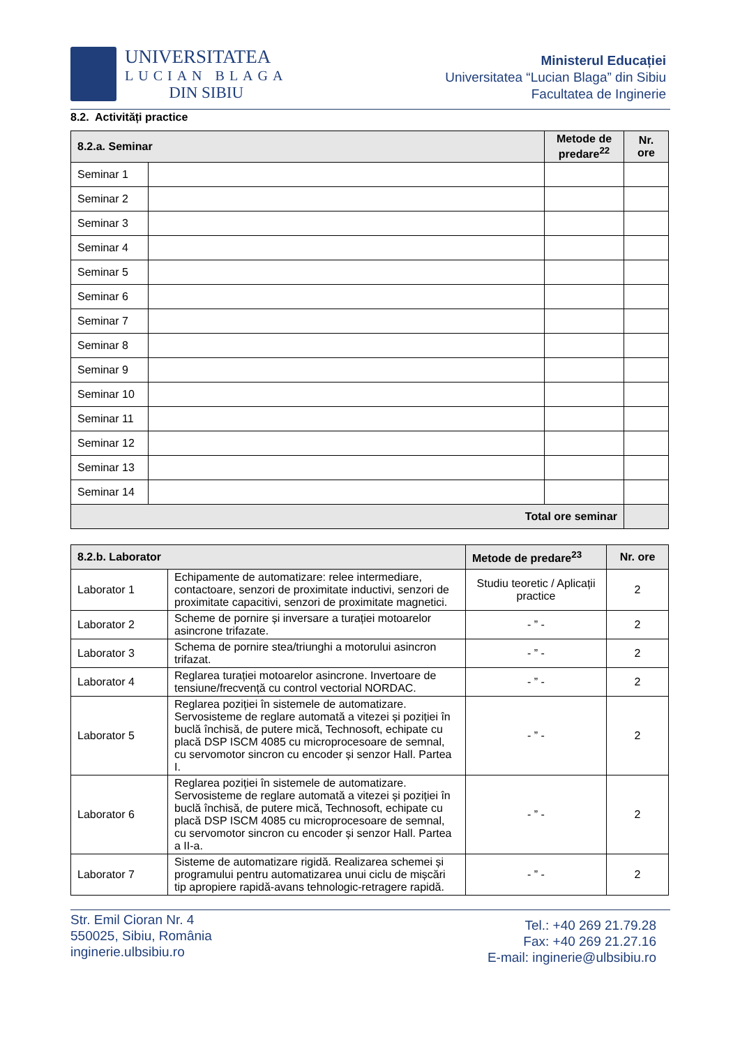UNIVERSITATEA
LUCIAN BLAGA
DIN SIBIU
Ministerul Educației
Universitatea “Lucian Blaga” din Sibiu
Facultatea de Inginerie
8.2. Activități practice
| 8.2.a. Seminar | | Metode de predare<sup>22</sup> | Nr. ore |
| --- | --- | --- | --- |
| Seminar 1 | | | |
| Seminar 2 | | | |
| Seminar 3 | | | |
| Seminar 4 | | | |
| Seminar 5 | | | |
| Seminar 6 | | | |
| Seminar 7 | | | |
| Seminar 8 | | | |
| Seminar 9 | | | |
| Seminar 10 | | | |
| Seminar 11 | | | |
| Seminar 12 | | | |
| Seminar 13 | | | |
| Seminar 14 | | | |
| Total ore seminar | | | |
| 8.2.b. Laborator | | Metode de predare<sup>23</sup> | Nr. ore |
| --- | --- | --- | --- |
| Laborator 1 | Echipamente de automatizare: relee intermediare, contactoare, senzori de proximitate inductivi, senzori de proximitate capacitivi, senzori de proximitate magnetici. | Studiu teoretic / Aplicații practice | 2 |
| Laborator 2 | Scheme de pornire și inversare a turației motoarelor asincrone trifazate. | - ” - | 2 |
| Laborator 3 | Schema de pornire stea/triunghi a motorului asincron trifazat. | - ” - | 2 |
| Laborator 4 | Reglarea turației motoarelor asincrone. Invertoare de tensiune/frecvență cu control vectorial NORDAC. | - ” - | 2 |
| Laborator 5 | Reglarea poziției în sistemele de automatizare. Servosisteme de reglare automată a vitezei și poziției în buclă închisă, de putere mică, Technosoft, echipate cu placă DSP ISCM 4085 cu microprocesoare de semnal, cu servomotor sincron cu encoder și senzor Hall. Partea I. | - ” - | 2 |
| Laborator 6 | Reglarea poziției în sistemele de automatizare. Servosisteme de reglare automată a vitezei și poziției în buclă închisă, de putere mică, Technosoft, echipate cu placă DSP ISCM 4085 cu microprocesoare de semnal, cu servomotor sincron cu encoder și senzor Hall. Partea a II-a. | - ” - | 2 |
| Laborator 7 | Sisteme de automatizare rigidă. Realizarea schemei și programului pentru automatizarea unui ciclu de mișcări tip apropiere rapidă-avans tehnologic-retragere rapidă. | - ” - | 2 |
Str. Emil Cioran Nr. 4
550025, Sibiu, România
inginerie.ulbsibiu.ro
Tel.: +40 269 21.79.28
Fax: +40 269 21.27.16
E-mail: inginerie@ulbsibiu.ro